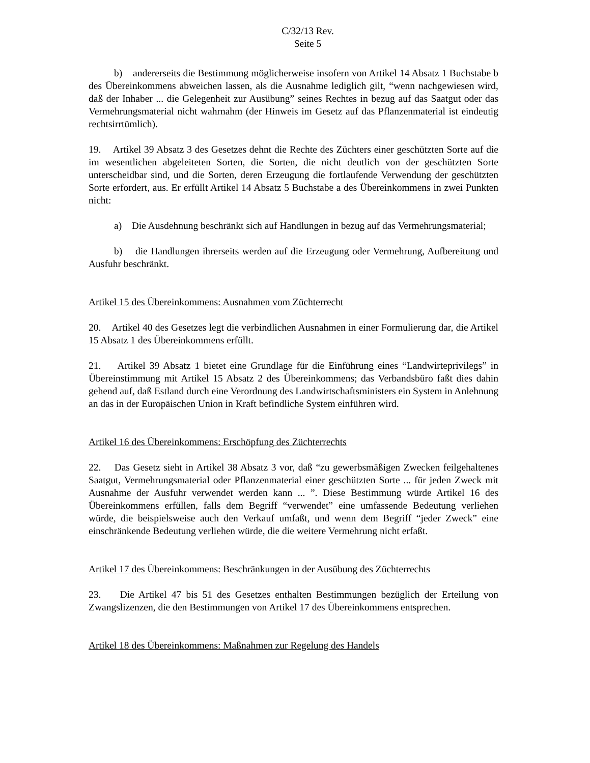C/32/13 Rev.
Seite 5
b) andererseits die Bestimmung möglicherweise insofern von Artikel 14 Absatz 1 Buchstabe b des Übereinkommens abweichen lassen, als die Ausnahme lediglich gilt, “wenn nachgewiesen wird, daß der Inhaber ... die Gelegenheit zur Ausübung” seines Rechtes in bezug auf das Saatgut oder das Vermehrungsmaterial nicht wahrnahm (der Hinweis im Gesetz auf das Pflanzenmaterial ist eindeutig rechtsirrtümlich).
19. Artikel 39 Absatz 3 des Gesetzes dehnt die Rechte des Züchters einer geschützten Sorte auf die im wesentlichen abgeleiteten Sorten, die Sorten, die nicht deutlich von der geschützten Sorte unterscheidbar sind, und die Sorten, deren Erzeugung die fortlaufende Verwendung der geschützten Sorte erfordert, aus. Er erfüllt Artikel 14 Absatz 5 Buchstabe a des Übereinkommens in zwei Punkten nicht:
a) Die Ausdehnung beschränkt sich auf Handlungen in bezug auf das Vermehrungsmaterial;
b) die Handlungen ihrerseits werden auf die Erzeugung oder Vermehrung, Aufbereitung und Ausfuhr beschränkt.
Artikel 15 des Übereinkommens: Ausnahmen vom Züchterrecht
20. Artikel 40 des Gesetzes legt die verbindlichen Ausnahmen in einer Formulierung dar, die Artikel 15 Absatz 1 des Übereinkommens erfüllt.
21. Artikel 39 Absatz 1 bietet eine Grundlage für die Einführung eines “Landwirteprivilegs” in Übereinstimmung mit Artikel 15 Absatz 2 des Übereinkommens; das Verbandsbüro faßt dies dahin gehend auf, daß Estland durch eine Verordnung des Landwirtschaftsministers ein System in Anlehnung an das in der Europäischen Union in Kraft befindliche System einführen wird.
Artikel 16 des Übereinkommens: Erschöpfung des Züchterrechts
22. Das Gesetz sieht in Artikel 38 Absatz 3 vor, daß “zu gewerbsmäßigen Zwecken feilgehaltenes Saatgut, Vermehrungsmaterial oder Pflanzenmaterial einer geschützten Sorte ... für jeden Zweck mit Ausnahme der Ausfuhr verwendet werden kann ... ”. Diese Bestimmung würde Artikel 16 des Übereinkommens erfüllen, falls dem Begriff “verwendet” eine umfassende Bedeutung verliehen würde, die beispielsweise auch den Verkauf umfaßt, und wenn dem Begriff “jeder Zweck” eine einschränkende Bedeutung verliehen würde, die die weitere Vermehrung nicht erfaßt.
Artikel 17 des Übereinkommens: Beschränkungen in der Ausübung des Züchterrechts
23. Die Artikel 47 bis 51 des Gesetzes enthalten Bestimmungen bezüglich der Erteilung von Zwangslizenzen, die den Bestimmungen von Artikel 17 des Übereinkommens entsprechen.
Artikel 18 des Übereinkommens: Maßnahmen zur Regelung des Handels